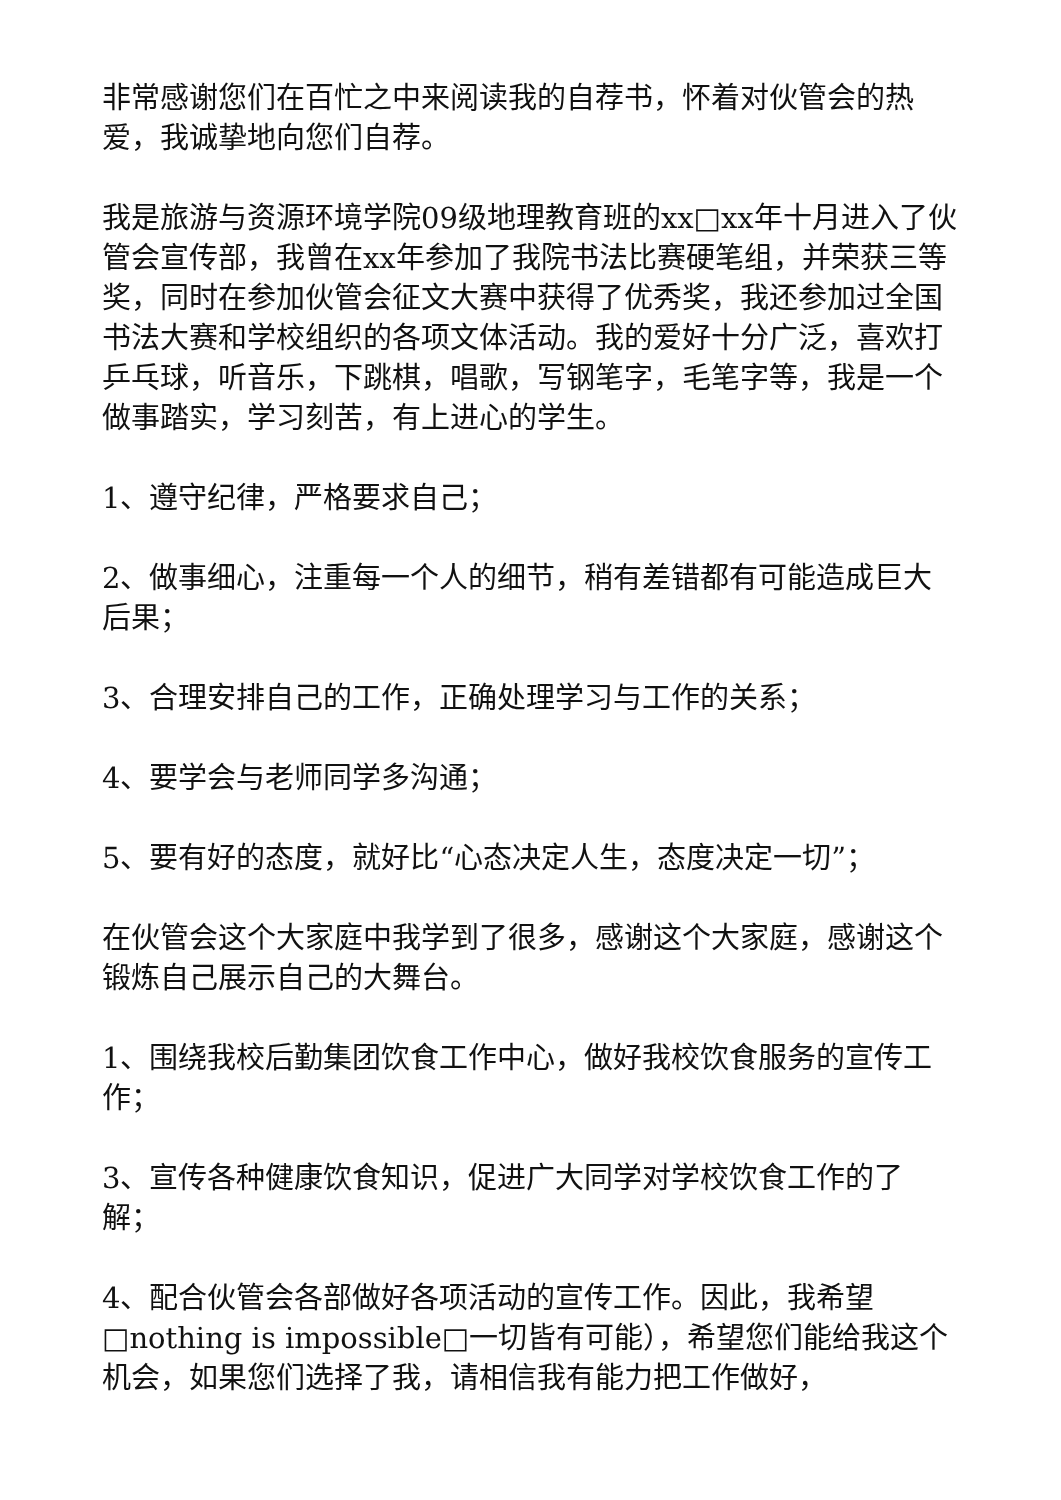非常感谢您们在百忙之中来阅读我的自荐书，怀着对伙管会的热爱，我诚挚地向您们自荐。
我是旅游与资源环境学院09级地理教育班的xx□xx年十月进入了伙管会宣传部，我曾在xx年参加了我院书法比赛硬笔组，并荣获三等奖，同时在参加伙管会征文大赛中获得了优秀奖，我还参加过全国书法大赛和学校组织的各项文体活动。我的爱好十分广泛，喜欢打乒乓球，听音乐，下跳棋，唱歌，写钢笔字，毛笔字等，我是一个做事踏实，学习刻苦，有上进心的学生。
1、遵守纪律，严格要求自己；
2、做事细心，注重每一个人的细节，稍有差错都有可能造成巨大后果；
3、合理安排自己的工作，正确处理学习与工作的关系；
4、要学会与老师同学多沟通；
5、要有好的态度，就好比“心态决定人生，态度决定一切”；
在伙管会这个大家庭中我学到了很多，感谢这个大家庭，感谢这个锻炼自己展示自己的大舞台。
1、围绕我校后勤集团饮食工作中心，做好我校饮食服务的宣传工作；
3、宣传各种健康饮食知识，促进广大同学对学校饮食工作的了解；
4、配合伙管会各部做好各项活动的宣传工作。因此，我希望□nothing is impossible□一切皆有可能），希望您们能给我这个机会，如果您们选择了我，请相信我有能力把工作做好，